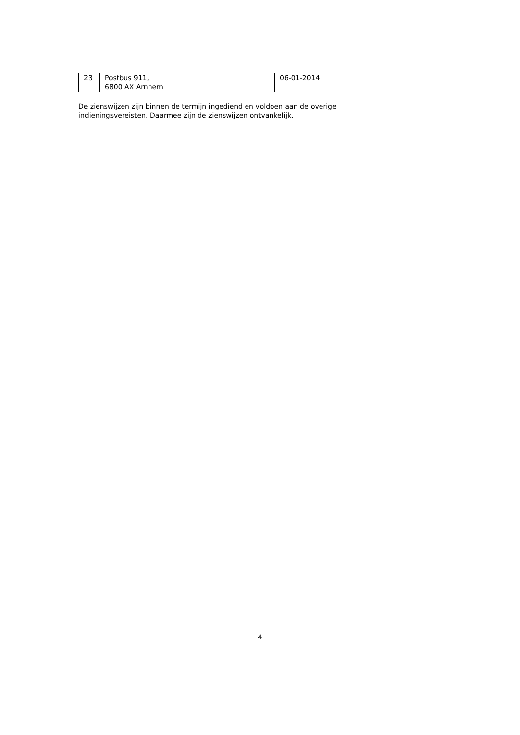| 23 | Postbus 911, 6800 AX Arnhem | 06-01-2014 |
De zienswijzen zijn binnen de termijn ingediend en voldoen aan de overige indieningsvereisten. Daarmee zijn de zienswijzen ontvankelijk.
4